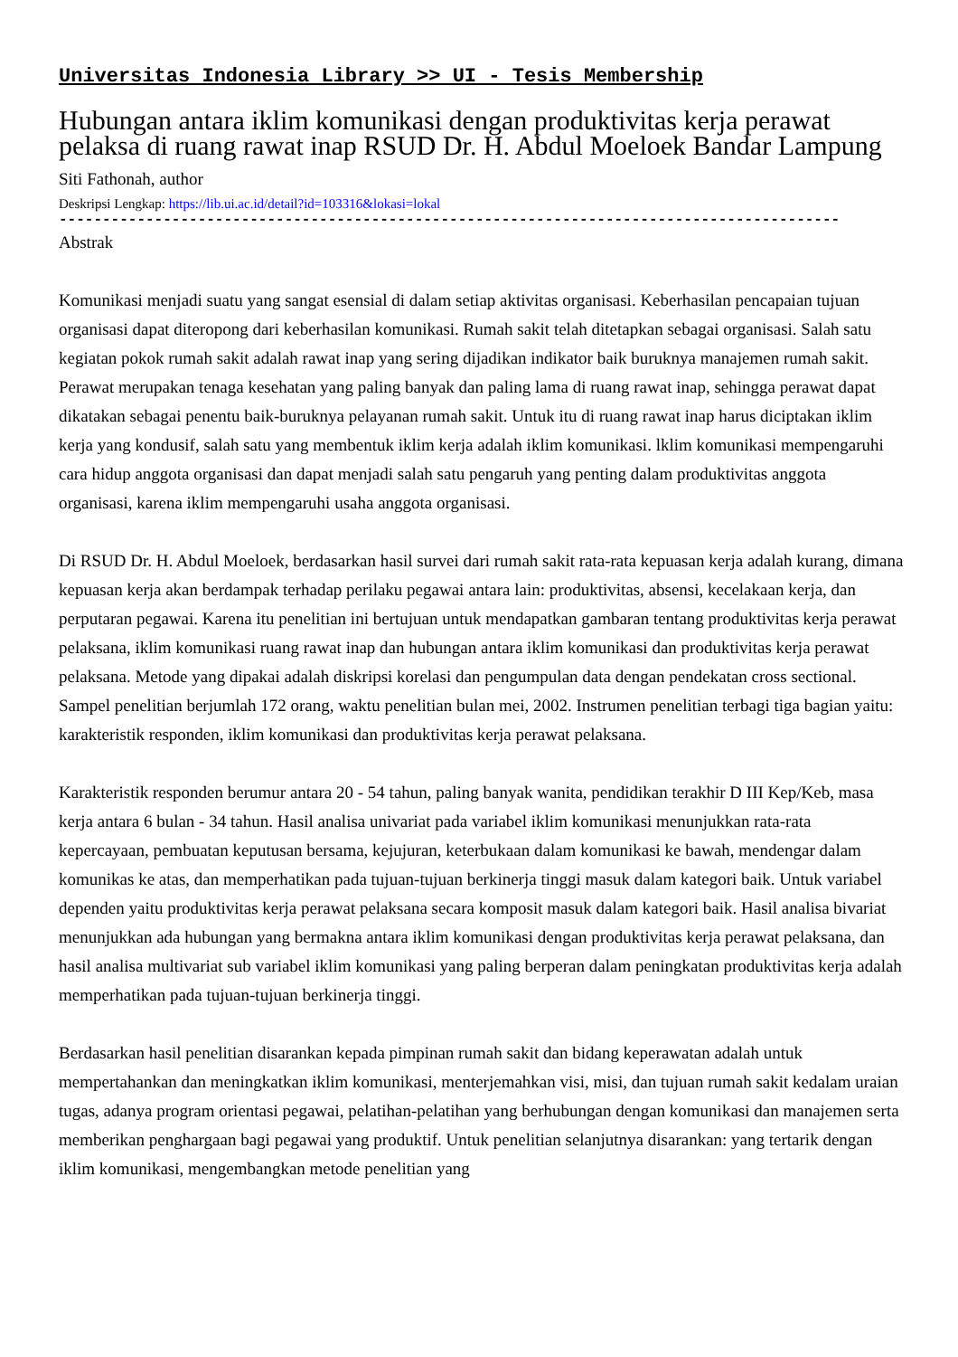Universitas Indonesia Library >> UI - Tesis Membership
Hubungan antara iklim komunikasi dengan produktivitas kerja perawat pelaksa di ruang rawat inap RSUD Dr. H. Abdul Moeloek Bandar Lampung
Siti Fathonah, author
Deskripsi Lengkap: https://lib.ui.ac.id/detail?id=103316&lokasi=lokal
------------------------------------------------------------------------------------------
Abstrak
Komunikasi menjadi suatu yang sangat esensial di dalam setiap aktivitas organisasi. Keberhasilan pencapaian tujuan organisasi dapat diteropong dari keberhasilan komunikasi. Rumah sakit telah ditetapkan sebagai organisasi. Salah satu kegiatan pokok rumah sakit adalah rawat inap yang sering dijadikan indikator baik buruknya manajemen rumah sakit. Perawat merupakan tenaga kesehatan yang paling banyak dan paling lama di ruang rawat inap, sehingga perawat dapat dikatakan sebagai penentu baik-buruknya pelayanan rumah sakit. Untuk itu di ruang rawat inap harus diciptakan iklim kerja yang kondusif, salah satu yang membentuk iklim kerja adalah iklim komunikasi. lklim komunikasi mempengaruhi cara hidup anggota organisasi dan dapat menjadi salah satu pengaruh yang penting dalam produktivitas anggota organisasi, karena iklim mempengaruhi usaha anggota organisasi.
Di RSUD Dr. H. Abdul Moeloek, berdasarkan hasil survei dari rumah sakit rata-rata kepuasan kerja adalah kurang, dimana kepuasan kerja akan berdampak terhadap perilaku pegawai antara lain: produktivitas, absensi, kecelakaan kerja, dan perputaran pegawai. Karena itu penelitian ini bertujuan untuk mendapatkan gambaran tentang produktivitas kerja perawat pelaksana, iklim komunikasi ruang rawat inap dan hubungan antara iklim komunikasi dan produktivitas kerja perawat pelaksana. Metode yang dipakai adalah diskripsi korelasi dan pengumpulan data dengan pendekatan cross sectional. Sampel penelitian berjumlah 172 orang, waktu penelitian bulan mei, 2002. Instrumen penelitian terbagi tiga bagian yaitu: karakteristik responden, iklim komunikasi dan produktivitas kerja perawat pelaksana.
Karakteristik responden berumur antara 20 - 54 tahun, paling banyak wanita, pendidikan terakhir D III Kep/Keb, masa kerja antara 6 bulan - 34 tahun. Hasil analisa univariat pada variabel iklim komunikasi menunjukkan rata-rata kepercayaan, pembuatan keputusan bersama, kejujuran, keterbukaan dalam komunikasi ke bawah, mendengar dalam komunikas ke atas, dan memperhatikan pada tujuan-tujuan berkinerja tinggi masuk dalam kategori baik. Untuk variabel dependen yaitu produktivitas kerja perawat pelaksana secara komposit masuk dalam kategori baik. Hasil analisa bivariat menunjukkan ada hubungan yang bermakna antara iklim komunikasi dengan produktivitas kerja perawat pelaksana, dan hasil analisa multivariat sub variabel iklim komunikasi yang paling berperan dalam peningkatan produktivitas kerja adalah memperhatikan pada tujuan-tujuan berkinerja tinggi.
Berdasarkan hasil penelitian disarankan kepada pimpinan rumah sakit dan bidang keperawatan adalah untuk mempertahankan dan meningkatkan iklim komunikasi, menterjemahkan visi, misi, dan tujuan rumah sakit kedalam uraian tugas, adanya program orientasi pegawai, pelatihan-pelatihan yang berhubungan dengan komunikasi dan manajemen serta memberikan penghargaan bagi pegawai yang produktif. Untuk penelitian selanjutnya disarankan: yang tertarik dengan iklim komunikasi, mengembangkan metode penelitian yang